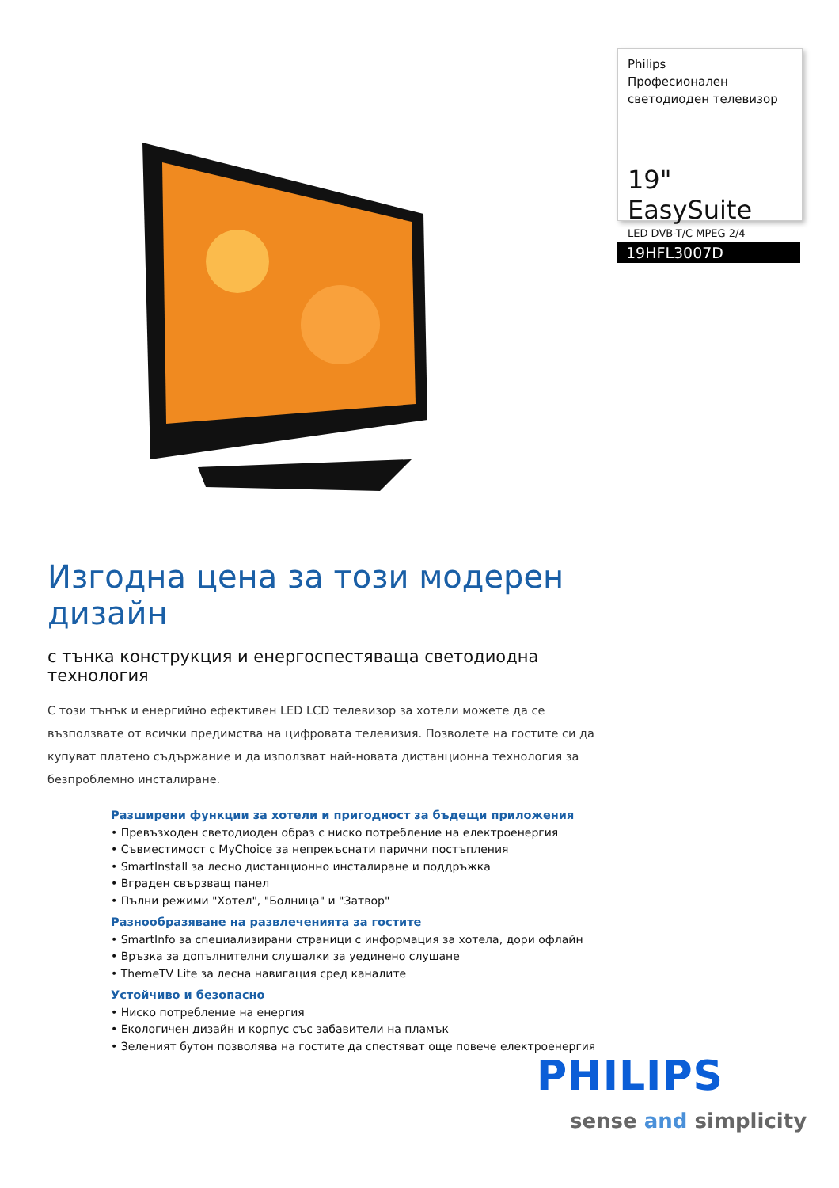Philips
Професионален светодиоден телевизор
19" EasySuite
LED DVB-T/C MPEG 2/4
19HFL3007D
Изгодна цена за този модерен дизайн
с тънка конструкция и енергоспестяваща светодиодна технология
С този тънък и енергийно ефективен LED LCD телевизор за хотели можете да се възползвате от всички предимства на цифровата телевизия. Позволете на гостите си да купуват платено съдържание и да използват най-новата дистанционна технология за безпроблемно инсталиране.
Разширени функции за хотели и пригодност за бъдещи приложения
• Превъзходен светодиоден образ с ниско потребление на електроенергия
• Съвместимост с MyChoice за непрекъснати парични постъпления
• SmartInstall за лесно дистанционно инсталиране и поддръжка
• Вграден свързващ панел
• Пълни режими "Хотел", "Болница" и "Затвор"
Разнообразяване на развлеченията за гостите
• SmartInfo за специализирани страници с информация за хотела, дори офлайн
• Връзка за допълнителни слушалки за уединено слушане
• ThemeTV Lite за лесна навигация сред каналите
Устойчиво и безопасно
• Ниско потребление на енергия
• Екологичен дизайн и корпус със забавители на пламък
• Зеленият бутон позволява на гостите да спестяват още повече електроенергия
PHILIPS
sense and simplicity